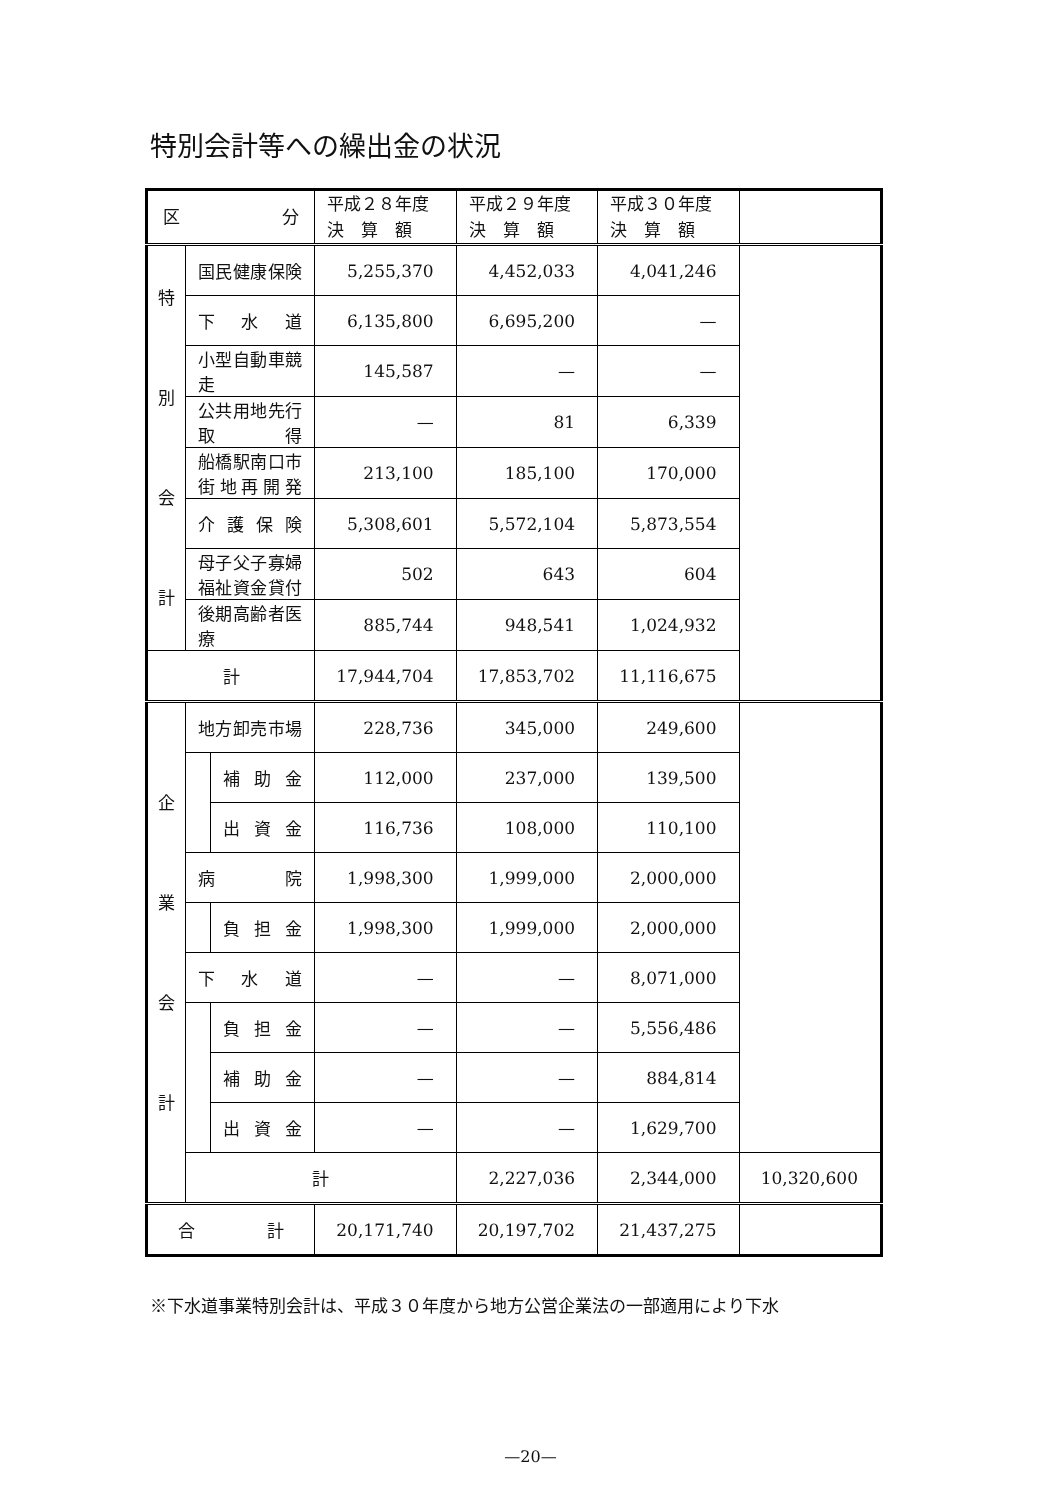特別会計等への繰出金の状況
| 区 分 | | | 平成２８年度 決 算 額 | 平成２９年度 決 算 額 | 平成３０年度 決 算 額 | |
| --- | --- | --- | --- | --- | --- | --- |
| 特 別 会 計 | 国民健康保険 | | 5,255,370 | 4,452,033 | 4,041,246 | |
| | 下水道 | | 6,135,800 | 6,695,200 | — | |
| | 小型自動車競走 | | 145,587 | — | — | |
| | 公共用地先行取得 | | — | 81 | 6,339 | |
| | 船橋駅南口市街地再開発 | | 213,100 | 185,100 | 170,000 | |
| | 介護保険 | | 5,308,601 | 5,572,104 | 5,873,554 | |
| | 母子父子寡婦福祉資金貸付 | | 502 | 643 | 604 | |
| | 後期高齢者医療 | | 885,744 | 948,541 | 1,024,932 | |
| 計 | | | 17,944,704 | 17,853,702 | 11,116,675 | |
| 企 業 会 計 | 地方卸売市場 | | 228,736 | 345,000 | 249,600 | |
| | | 補助金 | 112,000 | 237,000 | 139,500 | |
| | | 出資金 | 116,736 | 108,000 | 110,100 | |
| | 病院 | | 1,998,300 | 1,999,000 | 2,000,000 | |
| | | 負担金 | 1,998,300 | 1,999,000 | 2,000,000 | |
| | 下水道 | | — | — | 8,071,000 | |
| | | 負担金 | — | — | 5,556,486 | |
| | | 補助金 | — | — | 884,814 | |
| | | 出資金 | — | — | 1,629,700 | |
| | 計 | | | 2,227,036 | 2,344,000 | 10,320,600 |
| 合計 | | | 20,171,740 | 20,197,702 | 21,437,275 | |
※下水道事業特別会計は、平成３０年度から地方公営企業法の一部適用により下水
—20—